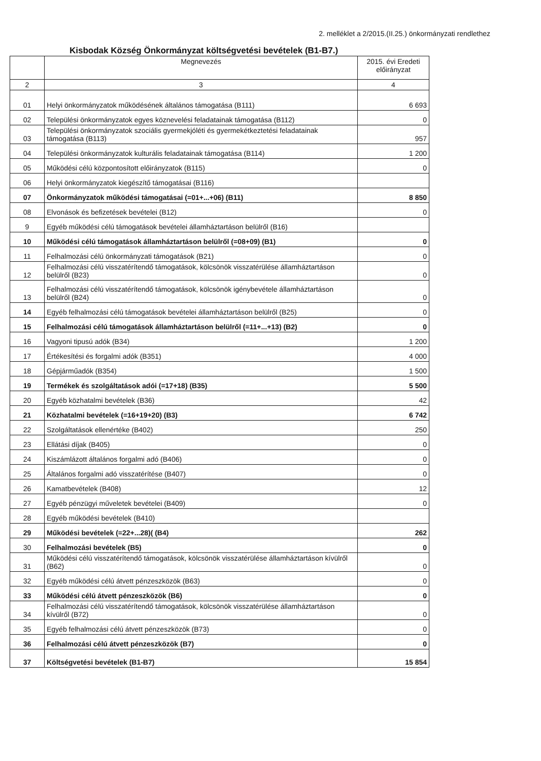2. melléklet a 2/2015.(II.25.) önkormányzati rendlethez
Kisbodak Község Önkormányzat költségvetési bevételek (B1-B7.)
| | Megnevezés | 2015. évi Eredeti előirányzat |
| --- | --- | --- |
| 2 | 3 | 4 |
| 01 | Helyi önkormányzatok működésének általános támogatása (B111) | 6 693 |
| 02 | Települési önkormányzatok egyes köznevelési feladatainak támogatása (B112) | 0 |
| 03 | Települési önkormányzatok szociális gyermekjóléti és gyermekétkeztetési feladatainak támogatása (B113) | 957 |
| 04 | Települési önkormányzatok kulturális feladatainak támogatása (B114) | 1 200 |
| 05 | Működési célú központosított előirányzatok (B115) | 0 |
| 06 | Helyi önkormányzatok kiegészítő támogatásai (B116) | |
| 07 | Önkormányzatok működési támogatásai (=01+...+06) (B11) | 8 850 |
| 08 | Elvonások és befizetések bevételei (B12) | 0 |
| 9 | Egyéb működési célú támogatások bevételei államháztartáson belülről (B16) | |
| 10 | Működési célú támogatások államháztartáson belülről (=08+09) (B1) | 0 |
| 11 | Felhalmozási célú önkormányzati támogatások (B21) | 0 |
| 12 | Felhalmozási célú visszatérítendő támogatások, kölcsönök visszatérülése államháztartáson belülről (B23) | 0 |
| 13 | Felhalmozási célú visszatérítendő támogatások, kölcsönök igénybevétele államháztartáson belülről (B24) | 0 |
| 14 | Egyéb felhalmozási célú támogatások bevételei államháztartáson belülről (B25) | 0 |
| 15 | Felhalmozási célú támogatások államháztartáson belülről (=11+...+13) (B2) | 0 |
| 16 | Vagyoni tipusú adók (B34) | 1 200 |
| 17 | Értékesítési és forgalmi adók (B351) | 4 000 |
| 18 | Gépjárműadók (B354) | 1 500 |
| 19 | Termékek és szolgáltatások adói (=17+18) (B35) | 5 500 |
| 20 | Egyéb közhatalmi bevételek (B36) | 42 |
| 21 | Közhatalmi bevételek (=16+19+20) (B3) | 6 742 |
| 22 | Szolgáltatások ellenértéke (B402) | 250 |
| 23 | Ellátási díjak (B405) | 0 |
| 24 | Kiszámlázott általános forgalmi adó (B406) | 0 |
| 25 | Általános forgalmi adó visszatérítése (B407) | 0 |
| 26 | Kamatbevételek (B408) | 12 |
| 27 | Egyéb pénzügyi műveletek bevételei (B409) | 0 |
| 28 | Egyéb működési bevételek (B410) | |
| 29 | Működési bevételek (=22+...28)( (B4) | 262 |
| 30 | Felhalmozási bevételek (B5) | 0 |
| 31 | Működési célú visszatérítendő támogatások, kölcsönök visszatérülése államháztartáson kívülről (B62) | 0 |
| 32 | Egyéb működési célú átvett pénzeszközök (B63) | 0 |
| 33 | Működési célú átvett pénzeszközök (B6) | 0 |
| 34 | Felhalmozási célú visszatérítendő támogatások, kölcsönök visszatérülése államháztartáson kívülről (B72) | 0 |
| 35 | Egyéb felhalmozási célú átvett pénzeszközök (B73) | 0 |
| 36 | Felhalmozási célú átvett pénzeszközök (B7) | 0 |
| 37 | Költségvetési bevételek (B1-B7) | 15 854 |